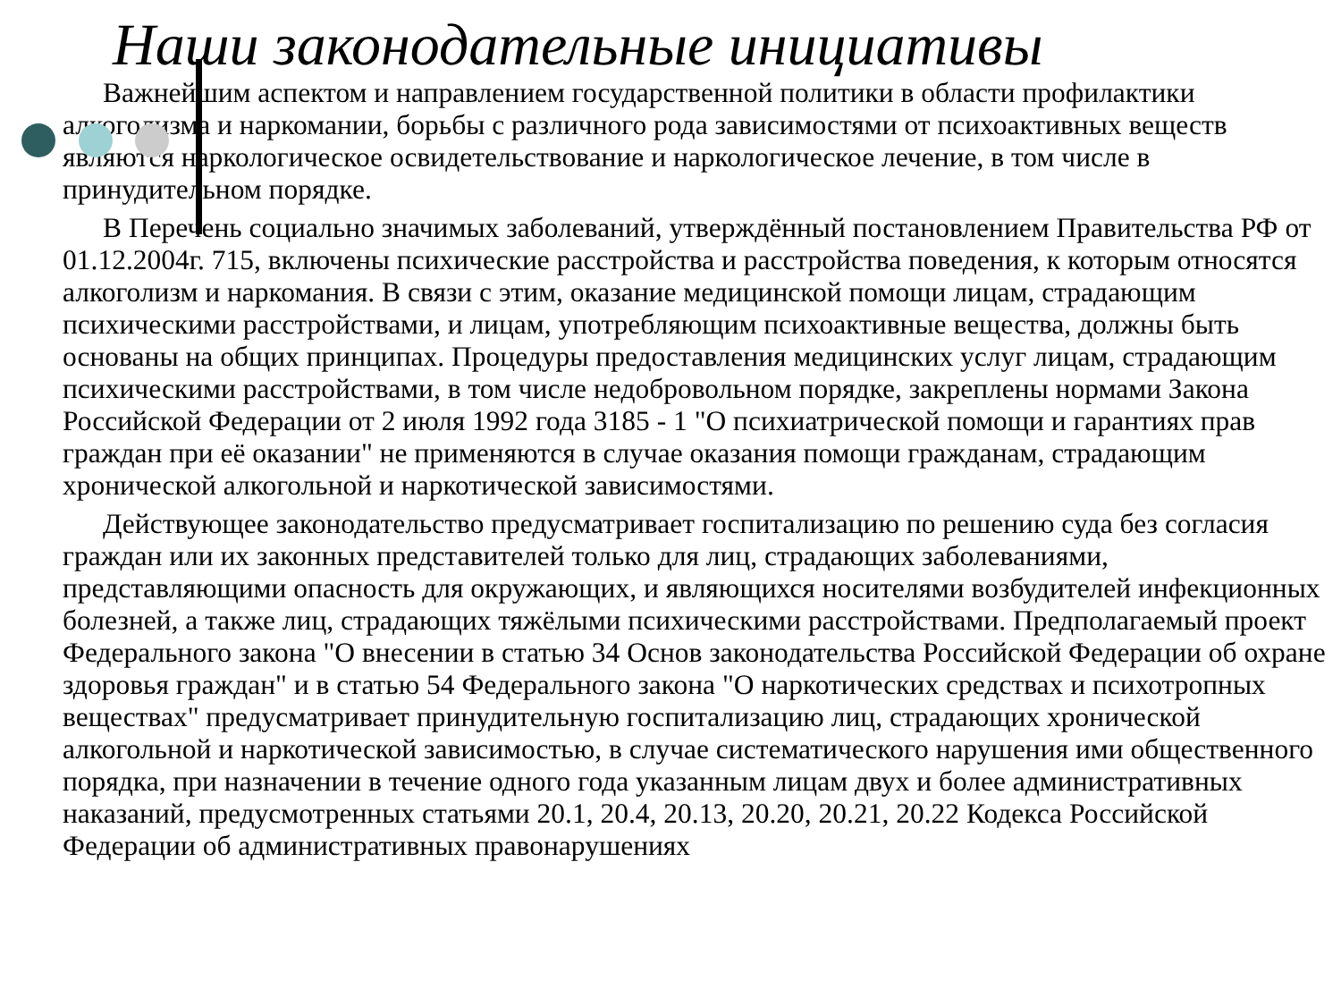Наши законодательные инициативы
Важнейшим аспектом и направлением государственной политики в области профилактики алкоголизма и наркомании, борьбы с различного рода зависимостями от психоактивных веществ являются наркологическое освидетельствование и наркологическое лечение, в том числе в принудительном порядке.
В Перечень социально значимых заболеваний, утверждённый постановлением Правительства РФ от 01.12.2004г. 715, включены психические расстройства и расстройства поведения, к которым относятся алкоголизм и наркомания. В связи с этим, оказание медицинской помощи лицам, страдающим психическими расстройствами, и лицам, употребляющим психоактивные вещества, должны быть основаны на общих принципах. Процедуры предоставления медицинских услуг лицам, страдающим психическими расстройствами, в том числе недобровольном порядке, закреплены нормами Закона Российской Федерации от 2 июля 1992 года 3185 - 1 "О психиатрической помощи и гарантиях прав граждан при её оказании" не применяются в случае оказания помощи гражданам, страдающим хронической алкогольной и наркотической зависимостями.
Действующее законодательство предусматривает госпитализацию по решению суда без согласия граждан или их законных представителей только для лиц, страдающих заболеваниями, представляющими опасность для окружающих, и являющихся носителями возбудителей инфекционных болезней, а также лиц, страдающих тяжёлыми психическими расстройствами. Предполагаемый проект Федерального закона "О внесении в статью 34 Основ законодательства Российской Федерации об охране здоровья граждан" и в статью 54 Федерального закона "О наркотических средствах и психотропных веществах" предусматривает принудительную госпитализацию лиц, страдающих хронической алкогольной и наркотической зависимостью, в случае систематического нарушения ими общественного порядка, при назначении в течение одного года указанным лицам двух и более административных наказаний, предусмотренных статьями 20.1, 20.4, 20.13, 20.20, 20.21, 20.22 Кодекса Российской Федерации об административных правонарушениях